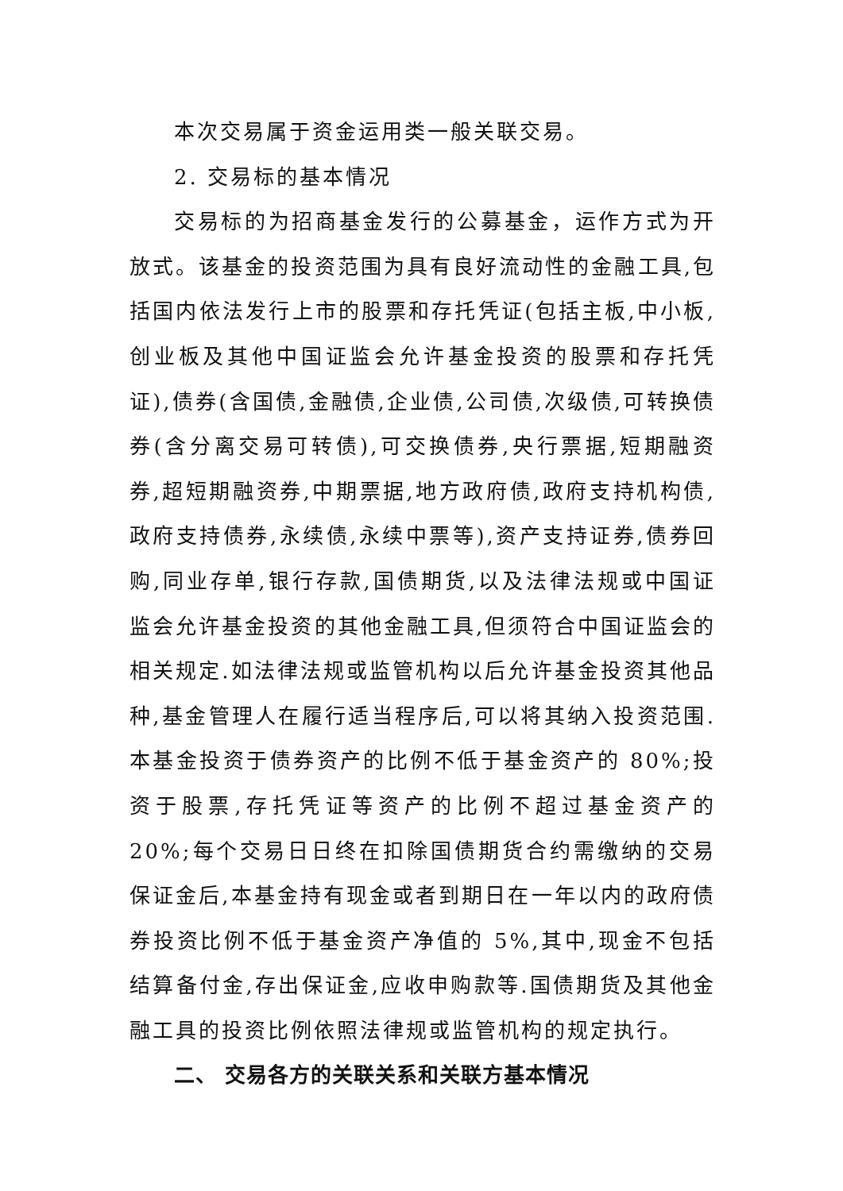本次交易属于资金运用类一般关联交易。
2. 交易标的基本情况
交易标的为招商基金发行的公募基金，运作方式为开放式。该基金的投资范围为具有良好流动性的金融工具,包括国内依法发行上市的股票和存托凭证(包括主板,中小板,创业板及其他中国证监会允许基金投资的股票和存托凭证),债券(含国债,金融债,企业债,公司债,次级债,可转换债券(含分离交易可转债),可交换债券,央行票据,短期融资券,超短期融资券,中期票据,地方政府债,政府支持机构债,政府支持债券,永续债,永续中票等),资产支持证券,债券回购,同业存单,银行存款,国债期货,以及法律法规或中国证监会允许基金投资的其他金融工具,但须符合中国证监会的相关规定.如法律法规或监管机构以后允许基金投资其他品种,基金管理人在履行适当程序后,可以将其纳入投资范围.本基金投资于债券资产的比例不低于基金资产的 80%;投资于股票,存托凭证等资产的比例不超过基金资产的 20%;每个交易日日终在扣除国债期货合约需缴纳的交易保证金后,本基金持有现金或者到期日在一年以内的政府债券投资比例不低于基金资产净值的 5%,其中,现金不包括结算备付金,存出保证金,应收申购款等.国债期货及其他金融工具的投资比例依照法律规或监管机构的规定执行。
二、 交易各方的关联关系和关联方基本情况